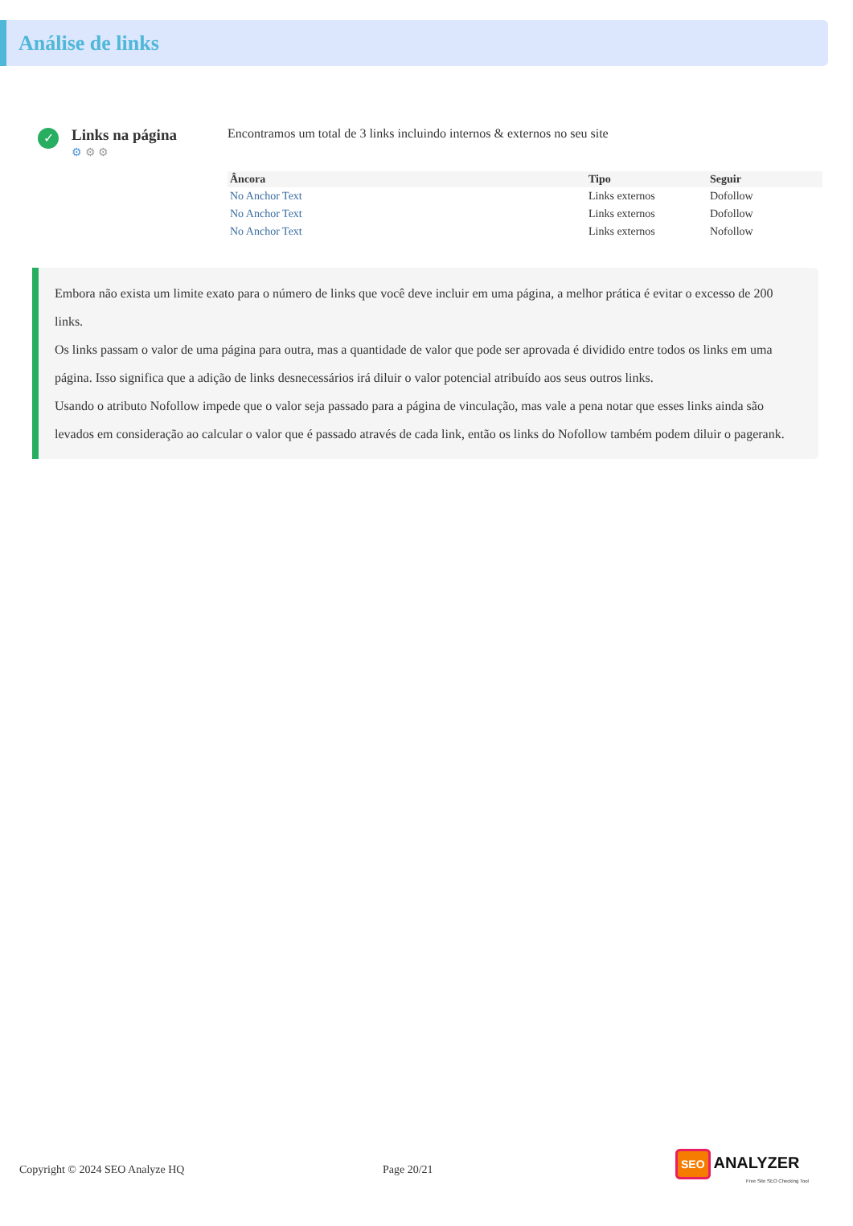Análise de links
✓
Links na página
⚙ ⚙ ⚙
Encontramos um total de 3 links incluindo internos & externos no seu site
| Âncora | Tipo | Seguir |
| --- | --- | --- |
| No Anchor Text | Links externos | Dofollow |
| No Anchor Text | Links externos | Dofollow |
| No Anchor Text | Links externos | Nofollow |
Embora não exista um limite exato para o número de links que você deve incluir em uma página, a melhor prática é evitar o excesso de 200 links.
Os links passam o valor de uma página para outra, mas a quantidade de valor que pode ser aprovada é dividido entre todos os links em uma página. Isso significa que a adição de links desnecessários irá diluir o valor potencial atribuído aos seus outros links.
Usando o atributo Nofollow impede que o valor seja passado para a página de vinculação, mas vale a pena notar que esses links ainda são levados em consideração ao calcular o valor que é passado através de cada link, então os links do Nofollow também podem diluir o pagerank.
Copyright © 2024 SEO Analyze HQ Page 20/21 SEO ANALYZER
Free Site SEO Checking Tool